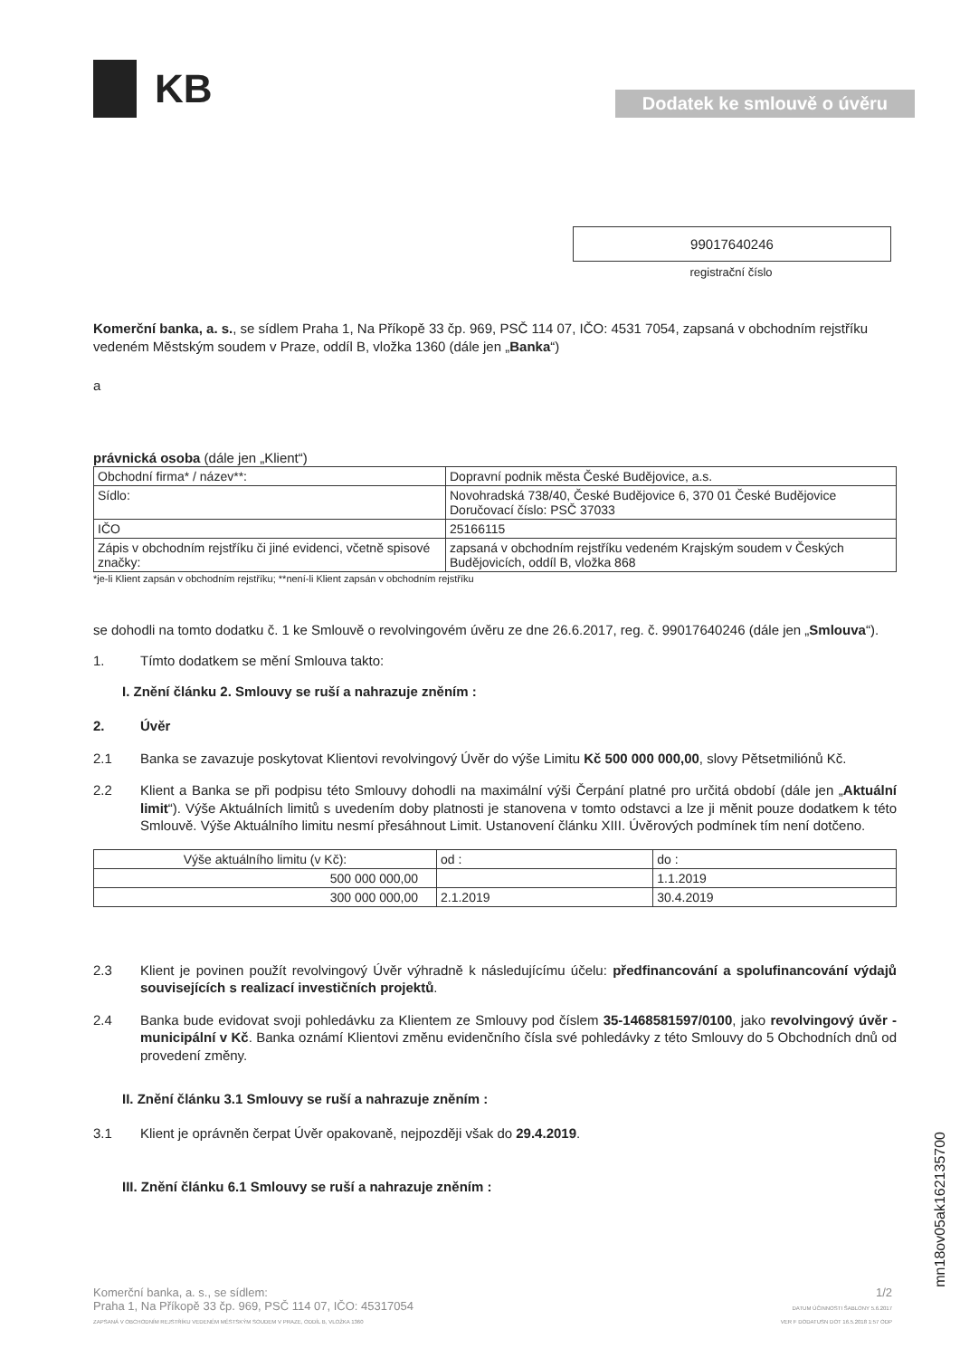KB
Dodatek ke smlouvě o úvěru
99017640246
registrační číslo
Komerční banka, a. s., se sídlem Praha 1, Na Příkopě 33 čp. 969, PSČ 114 07, IČO: 4531 7054, zapsaná v obchodním rejstříku vedeném Městským soudem v Praze, oddíl B, vložka 1360 (dále jen „Banka“)
a
právnická osoba (dále jen „Klient“)
| Obchodní firma* / název**: | Dopravní podnik města České Budějovice, a.s. |
| Sídlo: | Novohradská 738/40, České Budějovice 6, 370 01 České Budějovice Doručovací číslo: PSČ 37033 |
| IČO | 25166115 |
| Zápis v obchodním rejstříku či jiné evidenci, včetně spisové značky: | zapsaná v obchodním rejstříku vedeném Krajským soudem v Českých Budějovicích, oddíl B, vložka 868 |
*je-li Klient zapsán v obchodním rejstříku; **není-li Klient zapsán v obchodním rejstříku
se dohodli na tomto dodatku č. 1 ke Smlouvě o revolvingovém úvěru ze dne 26.6.2017, reg. č. 99017640246 (dále jen „Smlouva“).
1. Tímto dodatkem se mění Smlouva takto:
I. Znění článku 2. Smlouvy se ruší a nahrazuje zněním :
2. Úvěr
2.1 Banka se zavazuje poskytovat Klientovi revolvingový Úvěr do výše Limitu Kč 500 000 000,00, slovy Pětsetmiliónů Kč.
2.2 Klient a Banka se při podpisu této Smlouvy dohodli na maximální výši Čerpání platné pro určitá období (dále jen „Aktuální limit“). Výše Aktuálních limitů s uvedením doby platnosti je stanovena v tomto odstavci a lze ji měnit pouze dodatkem k této Smlouvě. Výše Aktuálního limitu nesmí přesáhnout Limit. Ustanovení článku XIII. Úvěrových podmínek tím není dotčeno.
| Výše aktuálního limitu (v Kč): | od : | do : |
| --- | --- | --- |
| 500 000 000,00 | | 1.1.2019 |
| 300 000 000,00 | 2.1.2019 | 30.4.2019 |
2.3 Klient je povinen použít revolvingový Úvěr výhradně k následujícímu účelu: předfinancování a spolufinancování výdajů souvisejících s realizací investičních projektů.
2.4 Banka bude evidovat svoji pohledávku za Klientem ze Smlouvy pod číslem 35-1468581597/0100, jako revolvingový úvěr - municipální v Kč. Banka oznámí Klientovi změnu evidenčního čísla své pohledávky z této Smlouvy do 5 Obchodních dnů od provedení změny.
II. Znění článku 3.1 Smlouvy se ruší a nahrazuje zněním :
3.1 Klient je oprávněn čerpat Úvěr opakovaně, nejpozději však do 29.4.2019.
III. Znění článku 6.1 Smlouvy se ruší a nahrazuje zněním :
Komerční banka, a. s., se sídlem:
Praha 1, Na Příkopě 33 čp. 969, PSČ 114 07, IČO: 45317054
ZAPSANÁ V OBCHODNÍM REJSTŘÍKU VEDENÉM MĚSTSKÝM SOUDEM V PRAZE, ODDÍL B, VLOŽKA 1360
1/2
DATUM ÚČINNOSTI ŠABLONY 5.6.2017
VER F DODATUSN DOT 16.5.2018 1:57 ODP
mn18ov05ak162135700